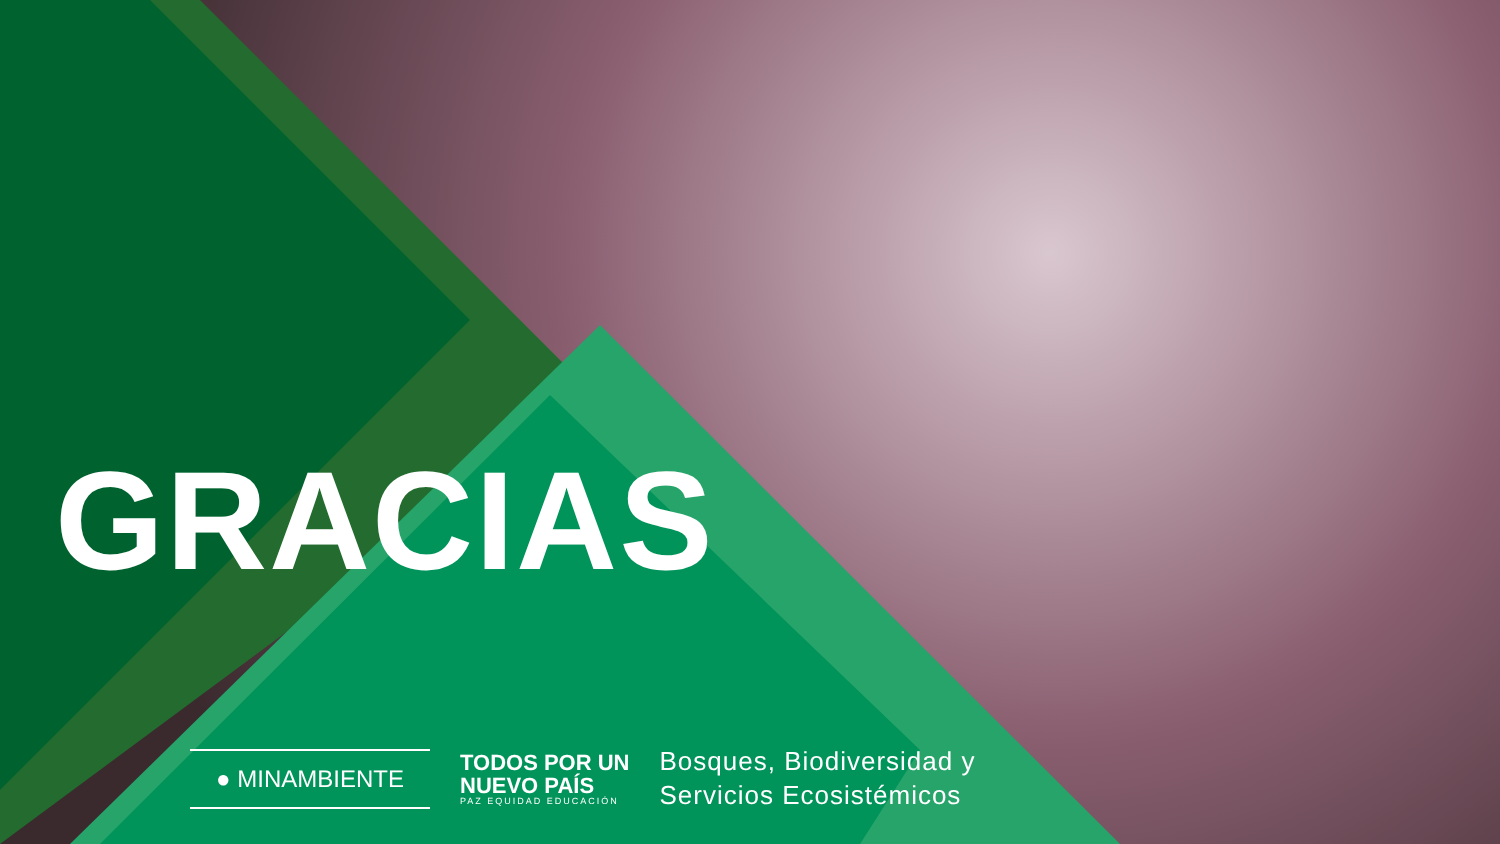GRACIAS
● MINAMBIENTE
TODOS POR UN
NUEVO PAÍS
PAZ EQUIDAD EDUCACIÓN
Bosques, Biodiversidad y
Servicios Ecosistémicos